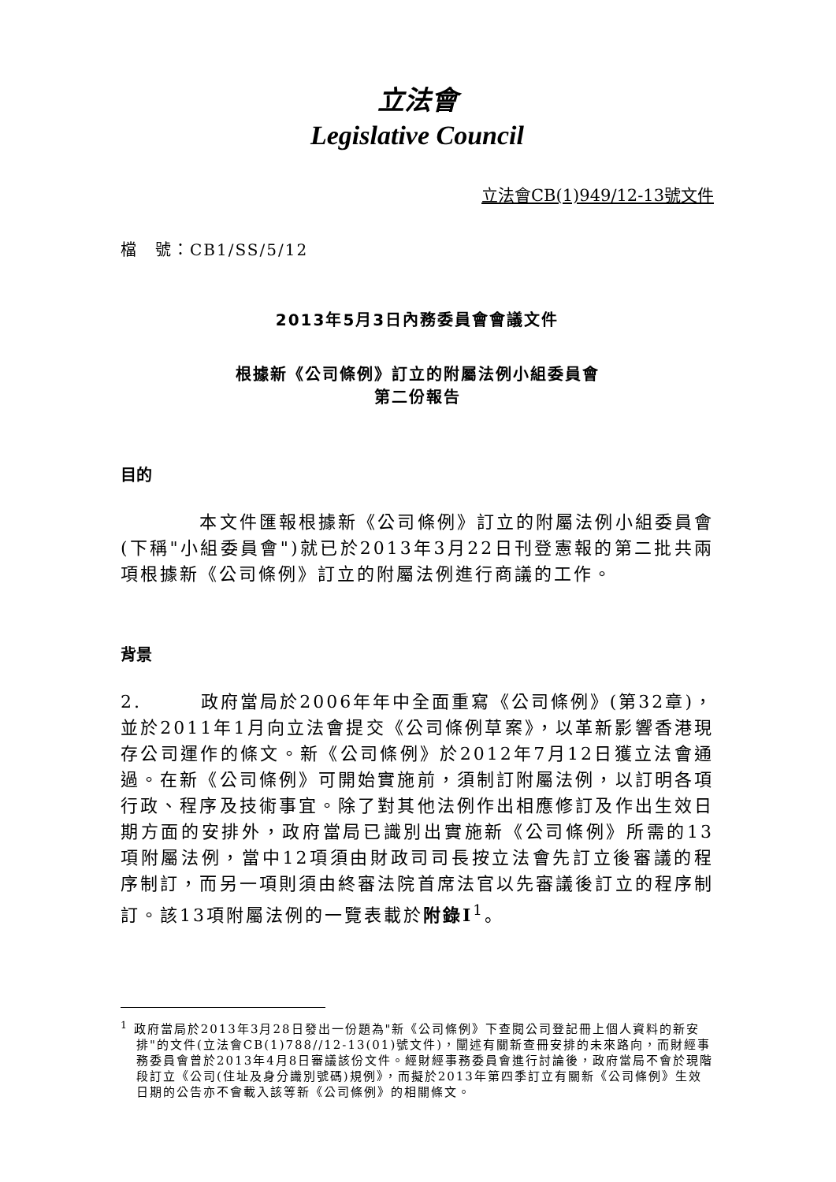立法會
Legislative Council
立法會CB(1)949/12-13號文件
檔　號：CB1/SS/5/12
2013年5月3日內務委員會會議文件
根據新《公司條例》訂立的附屬法例小組委員會
第二份報告
目的
　　　　本文件匯報根據新《公司條例》訂立的附屬法例小組委員會(下稱"小組委員會")就已於2013年3月22日刊登憲報的第二批共兩項根據新《公司條例》訂立的附屬法例進行商議的工作。
背景
2.　　　政府當局於2006年年中全面重寫《公司條例》(第32章)，並於2011年1月向立法會提交《公司條例草案》，以革新影響香港現存公司運作的條文。新《公司條例》於2012年7月12日獲立法會通過。在新《公司條例》可開始實施前，須制訂附屬法例，以訂明各項行政、程序及技術事宜。除了對其他法例作出相應修訂及作出生效日期方面的安排外，政府當局已識別出實施新《公司條例》所需的13項附屬法例，當中12項須由財政司司長按立法會先訂立後審議的程序制訂，而另一項則須由終審法院首席法官以先審議後訂立的程序制訂。該13項附屬法例的一覽表載於附錄I<sup>1</sup>。
<sup>1</sup> 政府當局於2013年3月28日發出一份題為"新《公司條例》下查閱公司登記冊上個人資料的新安排"的文件(立法會CB(1)788//12-13(01)號文件)，闡述有關新查冊安排的未來路向，而財經事務委員會曾於2013年4月8日審議該份文件。經財經事務委員會進行討論後，政府當局不會於現階段訂立《公司(住址及身分識別號碼)規例》，而擬於2013年第四季訂立有關新《公司條例》生效日期的公告亦不會載入該等新《公司條例》的相關條文。